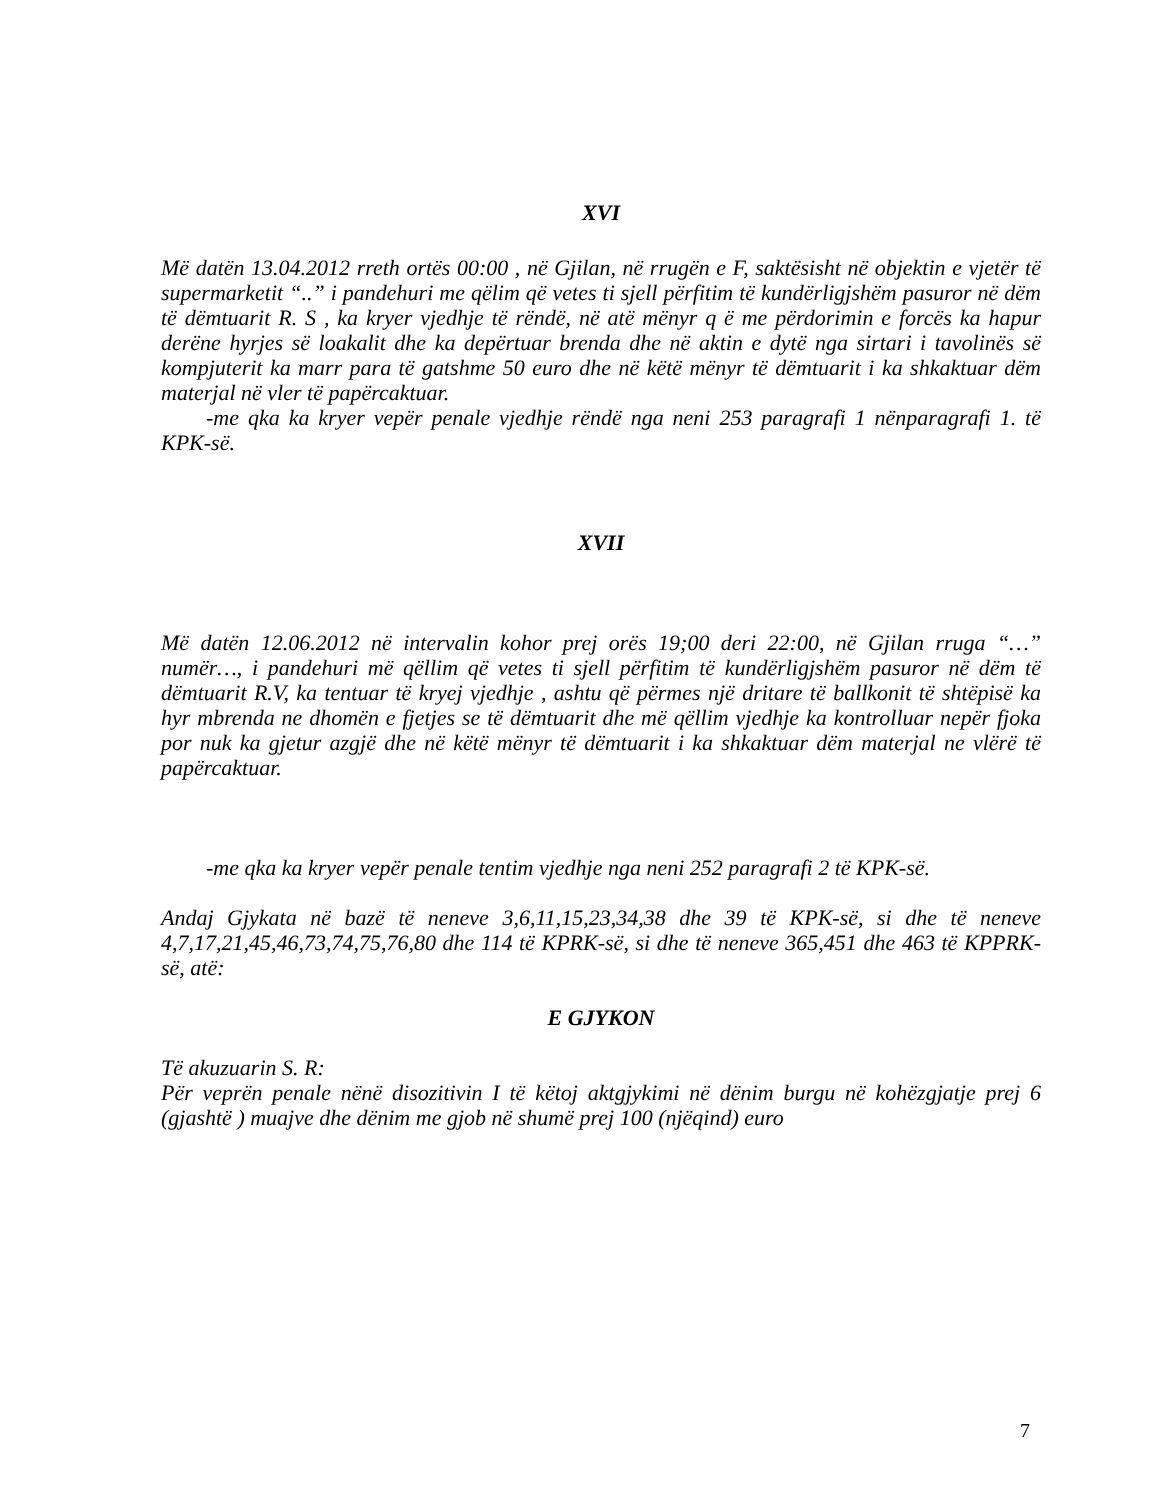XVI
Më datën 13.04.2012 rreth ortës 00:00 , në Gjilan, në rrugën e F, saktësisht në objektin e vjetër të supermarketit “..” i pandehuri me qëlim që vetes ti sjell përfitim të kundërligjshëm pasuror në dëm të dëmtuarit R. S , ka kryer vjedhje të rëndë, në atë mënyr q ë me përdorimin e forcës ka hapur derëne hyrjes së loakalit dhe ka depërtuar brenda dhe në aktin e dytë nga sirtari i tavolinës së kompjuterit ka marr para të gatshme 50 euro dhe në këtë mënyr të dëmtuarit i ka shkaktuar dëm materjal në vler të papërcaktuar.
-me qka ka kryer vepër penale vjedhje rëndë nga neni 253 paragrafi 1 nënparagrafi 1. të KPK-së.
XVII
Më datën 12.06.2012 në intervalin kohor prej orës 19;00 deri 22:00, në Gjilan rruga “…” numër…, i pandehuri më qëllim që vetes ti sjell përfitim të kundërligjshëm pasuror në dëm të dëmtuarit R.V, ka tentuar të kryej vjedhje , ashtu që përmes një dritare të ballkonit të shtëpisë ka hyr mbrenda ne dhomën e fjetjes se të dëmtuarit dhe më qëllim vjedhje ka kontrolluar nepër fjoka por nuk ka gjetur azgjë dhe në këtë mënyr të dëmtuarit i ka shkaktuar dëm materjal ne vlërë të papërcaktuar.
-me qka ka kryer vepër penale tentim vjedhje nga neni 252 paragrafi 2 të KPK-së.
Andaj Gjykata në bazë të neneve 3,6,11,15,23,34,38 dhe 39 të KPK-së, si dhe të neneve 4,7,17,21,45,46,73,74,75,76,80 dhe 114 të KPRK-së, si dhe të neneve 365,451 dhe 463 të KPPRK-së, atë:
E GJYKON
Të akuzuarin S. R:
Për veprën penale nënë disozitivin I të këtoj aktgjykimi në dënim burgu në kohëzgjatje prej 6 (gjashtë ) muajve dhe dënim me gjob në shumë prej 100 (njëqind) euro
7